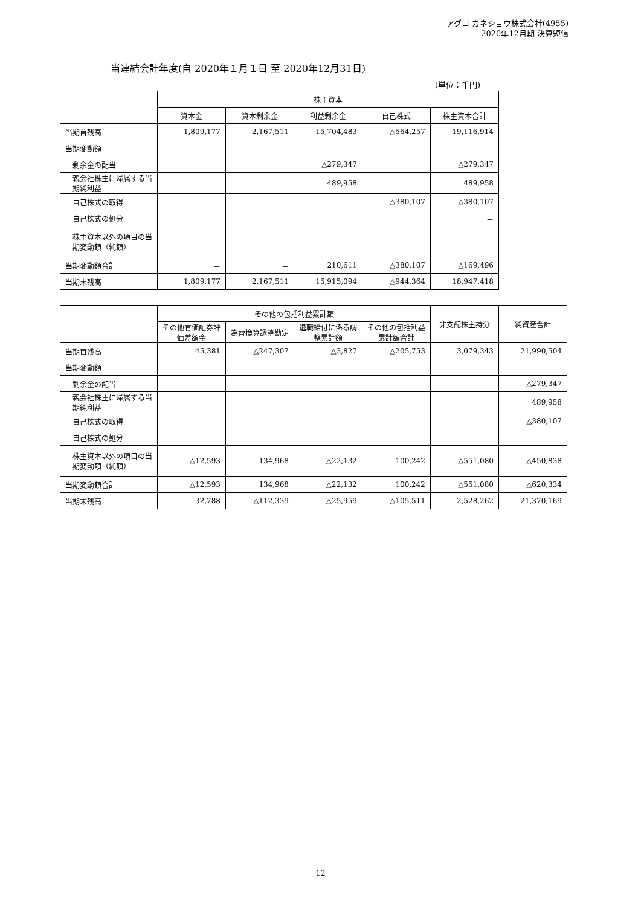アグロ カネショウ株式会社(4955)
2020年12月期 決算短信
当連結会計年度(自 2020年１月１日 至 2020年12月31日)
(単位：千円)
| | 株主資本 | | | | |
| --- | --- | --- | --- | --- | --- |
| | 資本金 | 資本剰余金 | 利益剰余金 | 自己株式 | 株主資本合計 |
| 当期首残高 | 1,809,177 | 2,167,511 | 15,704,483 | △564,257 | 19,116,914 |
| 当期変動額 | | | | | |
| 剰余金の配当 | | | △279,347 | | △279,347 |
| 親会社株主に帰属する当期純利益 | | | 489,958 | | 489,958 |
| 自己株式の取得 | | | | △380,107 | △380,107 |
| 自己株式の処分 | | | | | － |
| 株主資本以外の項目の当期変動額（純額） | | | | | |
| 当期変動額合計 | － | － | 210,611 | △380,107 | △169,496 |
| 当期末残高 | 1,809,177 | 2,167,511 | 15,915,094 | △944,364 | 18,947,418 |
| | その他の包括利益累計額 | | | | 非支配株主持分 | 純資産合計 |
| --- | --- | --- | --- | --- | --- | --- |
| | その他有価証券評価差額金 | 為替換算調整勘定 | 退職給付に係る調整累計額 | その他の包括利益累計額合計 | | |
| 当期首残高 | 45,381 | △247,307 | △3,827 | △205,753 | 3,079,343 | 21,990,504 |
| 当期変動額 | | | | | | |
| 剰余金の配当 | | | | | | △279,347 |
| 親会社株主に帰属する当期純利益 | | | | | | 489,958 |
| 自己株式の取得 | | | | | | △380,107 |
| 自己株式の処分 | | | | | | － |
| 株主資本以外の項目の当期変動額（純額） | △12,593 | 134,968 | △22,132 | 100,242 | △551,080 | △450,838 |
| 当期変動額合計 | △12,593 | 134,968 | △22,132 | 100,242 | △551,080 | △620,334 |
| 当期末残高 | 32,788 | △112,339 | △25,959 | △105,511 | 2,528,262 | 21,370,169 |
12